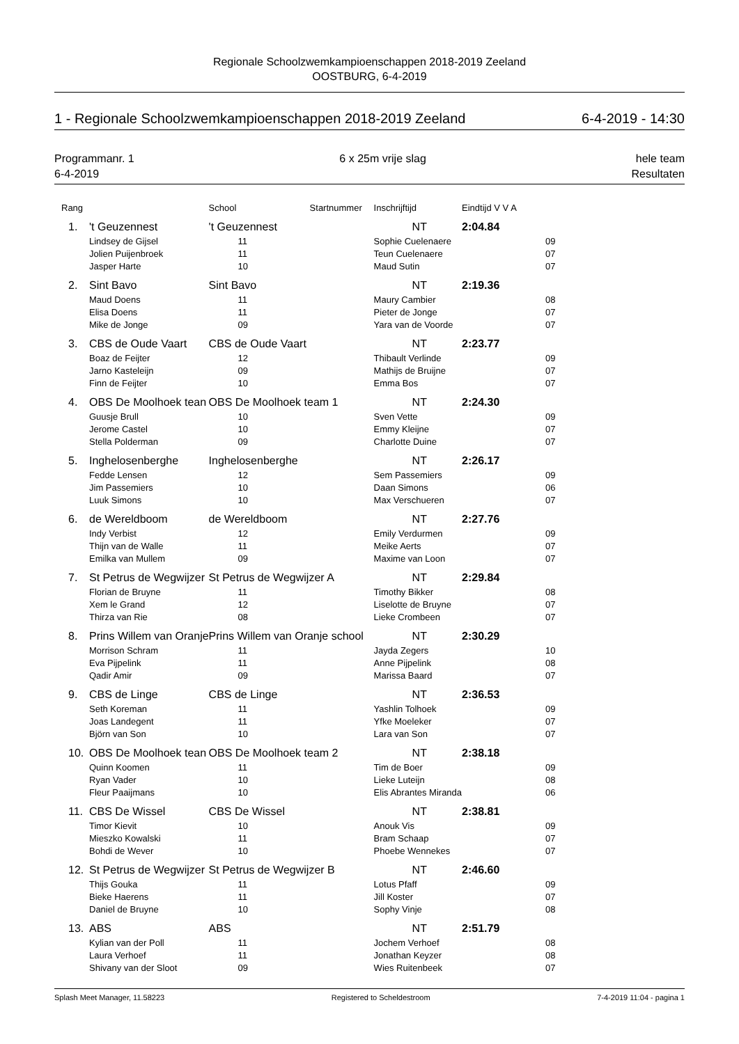Regionale Schoolzwemkampioenschappen 2018-2019 Zeeland
OOSTBURG, 6-4-2019
1 - Regionale Schoolzwemkampioenschappen 2018-2019 Zeeland 6-4-2019 - 14:30
Programmanr. 1
6-4-2019 6 x 25m vrije slag hele team
Resultaten
| Rang | | | School | Startnummer | Inschrijftijd | Eindtijd V V A | |
| --- | --- | --- | --- | --- | --- | --- | --- |
| | 1. | 't Geuzennest | 't Geuzennest | | NT | 2:04.84 | |
| | | Lindsey de Gijsel | 11 | | Sophie Cuelenaere | | 09 |
| | | Jolien Puijenbroek | 11 | | Teun Cuelenaere | | 07 |
| | | Jasper Harte | 10 | | Maud Sutin | | 07 |
| | 2. | Sint Bavo | Sint Bavo | | NT | 2:19.36 | |
| | | Maud Doens | 11 | | Maury Cambier | | 08 |
| | | Elisa Doens | 11 | | Pieter de Jonge | | 07 |
| | | Mike de Jonge | 09 | | Yara van de Voorde | | 07 |
| | 3. | CBS de Oude Vaart | CBS de Oude Vaart | | NT | 2:23.77 | |
| | | Boaz de Feijter | 12 | | Thibault Verlinde | | 09 |
| | | Jarno Kasteleijn | 09 | | Mathijs de Bruijne | | 07 |
| | | Finn de Feijter | 10 | | Emma Bos | | 07 |
| | 4. | OBS De Moolhoek tean | OBS De Moolhoek team 1 | | NT | 2:24.30 | |
| | | Guusje Brull | 10 | | Sven Vette | | 09 |
| | | Jerome Castel | 10 | | Emmy Kleijne | | 07 |
| | | Stella Polderman | 09 | | Charlotte Duine | | 07 |
| | 5. | Inghelosenberghe | Inghelosenberghe | | NT | 2:26.17 | |
| | | Fedde Lensen | 12 | | Sem Passemiers | | 09 |
| | | Jim Passemiers | 10 | | Daan Simons | | 06 |
| | | Luuk Simons | 10 | | Max Verschueren | | 07 |
| | 6. | de Wereldboom | de Wereldboom | | NT | 2:27.76 | |
| | | Indy Verbist | 12 | | Emily Verdurmen | | 09 |
| | | Thijn van de Walle | 11 | | Meike Aerts | | 07 |
| | | Emilka van Mullem | 09 | | Maxime van Loon | | 07 |
| | 7. | St Petrus de Wegwijzer | St Petrus de Wegwijzer A | | NT | 2:29.84 | |
| | | Florian de Bruyne | 11 | | Timothy Bikker | | 08 |
| | | Xem le Grand | 12 | | Liselotte de Bruyne | | 07 |
| | | Thirza van Rie | 08 | | Lieke Crombeen | | 07 |
| | 8. | Prins Willem van Oranje | Prins Willem van Oranje school | | NT | 2:30.29 | |
| | | Morrison Schram | 11 | | Jayda Zegers | | 10 |
| | | Eva Pijpelink | 11 | | Anne Pijpelink | | 08 |
| | | Qadir Amir | 09 | | Marissa Baard | | 07 |
| | 9. | CBS de Linge | CBS de Linge | | NT | 2:36.53 | |
| | | Seth Koreman | 11 | | Yashlin Tolhoek | | 09 |
| | | Joas Landegent | 11 | | Yfke Moeleker | | 07 |
| | | Björn van Son | 10 | | Lara van Son | | 07 |
| | 10. | OBS De Moolhoek tean | OBS De Moolhoek team 2 | | NT | 2:38.18 | |
| | | Quinn Koomen | 11 | | Tim de Boer | | 09 |
| | | Ryan Vader | 10 | | Lieke Luteijn | | 08 |
| | | Fleur Paaijmans | 10 | | Elis Abrantes Miranda | | 06 |
| | 11. | CBS De Wissel | CBS De Wissel | | NT | 2:38.81 | |
| | | Timor Kievit | 10 | | Anouk Vis | | 09 |
| | | Mieszko Kowalski | 11 | | Bram Schaap | | 07 |
| | | Bohdi de Wever | 10 | | Phoebe Wennekes | | 07 |
| | 12. | St Petrus de Wegwijzer | St Petrus de Wegwijzer B | | NT | 2:46.60 | |
| | | Thijs Gouka | 11 | | Lotus Pfaff | | 09 |
| | | Bieke Haerens | 11 | | Jill Koster | | 07 |
| | | Daniel de Bruyne | 10 | | Sophy Vinje | | 08 |
| | 13. | ABS | ABS | | NT | 2:51.79 | |
| | | Kylian van der Poll | 11 | | Jochem Verhoef | | 08 |
| | | Laura Verhoef | 11 | | Jonathan Keyzer | | 08 |
| | | Shivany van der Sloot | 09 | | Wies Ruitenbeek | | 07 |
Splash Meet Manager, 11.58223 Registered to Scheldestroom 7-4-2019 11:04 - pagina 1